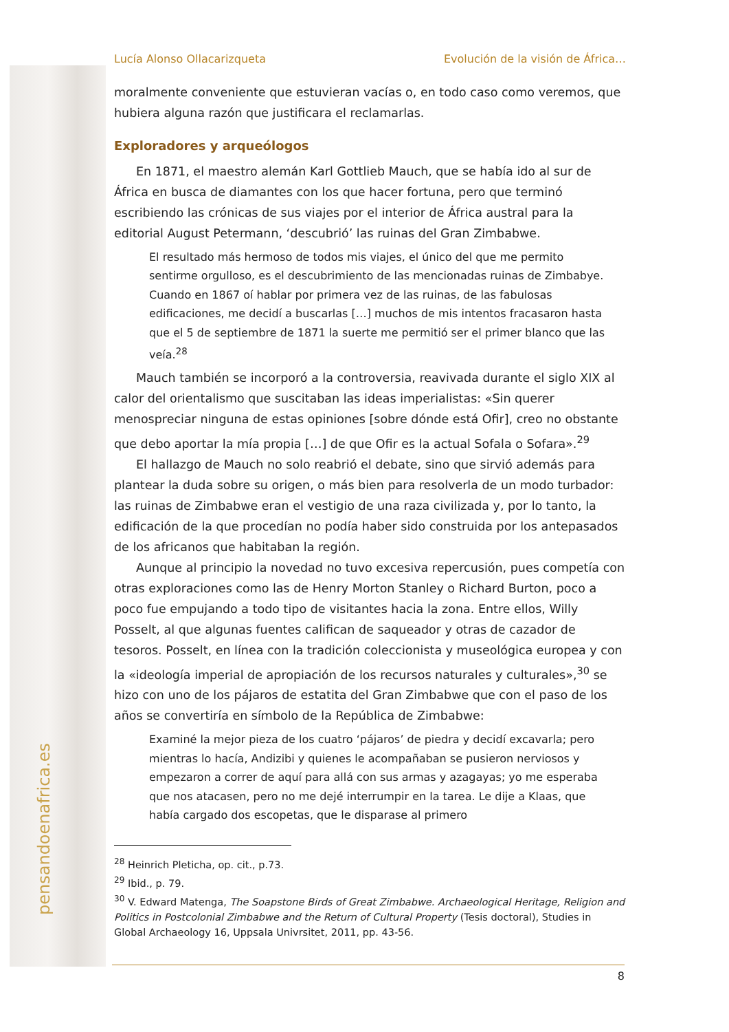pensandoenafrica.es
Lucía Alonso Ollacarizqueta Evolución de la visión de África…
moralmente conveniente que estuvieran vacías o, en todo caso como veremos, que hubiera alguna razón que justificara el reclamarlas.
Exploradores y arqueólogos
En 1871, el maestro alemán Karl Gottlieb Mauch, que se había ido al sur de África en busca de diamantes con los que hacer fortuna, pero que terminó escribiendo las crónicas de sus viajes por el interior de África austral para la editorial August Petermann, ‘descubrió’ las ruinas del Gran Zimbabwe.
El resultado más hermoso de todos mis viajes, el único del que me permito sentirme orgulloso, es el descubrimiento de las mencionadas ruinas de Zimbabye. Cuando en 1867 oí hablar por primera vez de las ruinas, de las fabulosas edificaciones, me decidí a buscarlas […] muchos de mis intentos fracasaron hasta que el 5 de septiembre de 1871 la suerte me permitió ser el primer blanco que las veía.<sup>28</sup>
Mauch también se incorporó a la controversia, reavivada durante el siglo XIX al calor del orientalismo que suscitaban las ideas imperialistas: «Sin querer menospreciar ninguna de estas opiniones [sobre dónde está Ofir], creo no obstante que debo aportar la mía propia […] de que Ofir es la actual Sofala o Sofara».<sup>29</sup>
El hallazgo de Mauch no solo reabrió el debate, sino que sirvió además para plantear la duda sobre su origen, o más bien para resolverla de un modo turbador: las ruinas de Zimbabwe eran el vestigio de una raza civilizada y, por lo tanto, la edificación de la que procedían no podía haber sido construida por los antepasados de los africanos que habitaban la región.
Aunque al principio la novedad no tuvo excesiva repercusión, pues competía con otras exploraciones como las de Henry Morton Stanley o Richard Burton, poco a poco fue empujando a todo tipo de visitantes hacia la zona. Entre ellos, Willy Posselt, al que algunas fuentes califican de saqueador y otras de cazador de tesoros. Posselt, en línea con la tradición coleccionista y museológica europea y con la «ideología imperial de apropiación de los recursos naturales y culturales»,<sup>30</sup> se hizo con uno de los pájaros de estatita del Gran Zimbabwe que con el paso de los años se convertiría en símbolo de la República de Zimbabwe:
Examiné la mejor pieza de los cuatro ‘pájaros’ de piedra y decidí excavarla; pero mientras lo hacía, Andizibi y quienes le acompañaban se pusieron nerviosos y empezaron a correr de aquí para allá con sus armas y azagayas; yo me esperaba que nos atacasen, pero no me dejé interrumpir en la tarea. Le dije a Klaas, que había cargado dos escopetas, que le disparase al primero
<sup>28</sup> Heinrich Pleticha, op. cit., p.73.
<sup>29</sup> Ibid., p. 79.
<sup>30</sup> V. Edward Matenga, The Soapstone Birds of Great Zimbabwe. Archaeological Heritage, Religion and Politics in Postcolonial Zimbabwe and the Return of Cultural Property (Tesis doctoral), Studies in Global Archaeology 16, Uppsala Univrsitet, 2011, pp. 43-56.
8